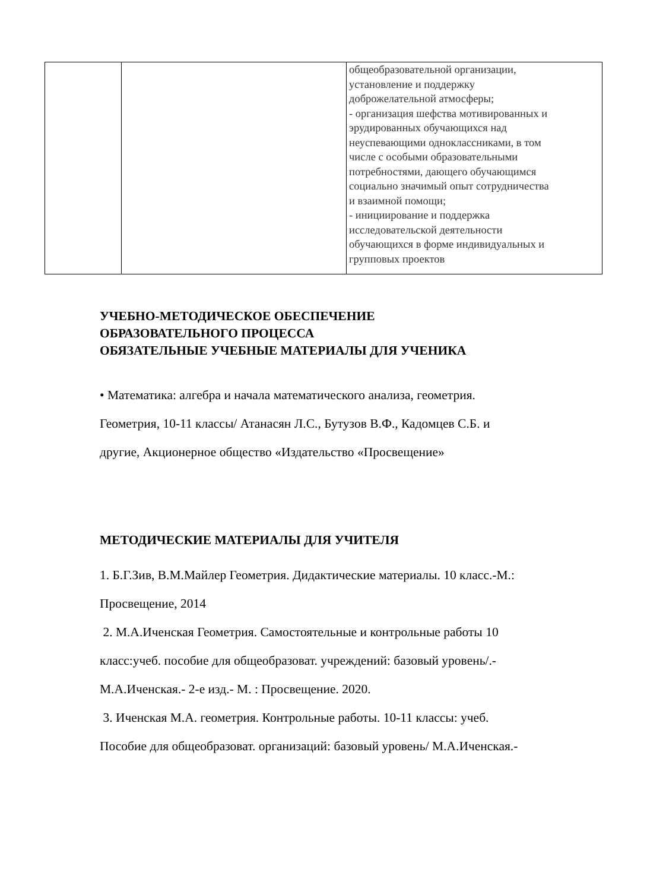| | | общеобразовательной организации, установление и поддержку доброжелательной атмосферы; - организация шефства мотивированных и эрудированных обучающихся над неуспевающими одноклассниками, в том числе с особыми образовательными потребностями, дающего обучающимся социально значимый опыт сотрудничества и взаимной помощи; - инициирование и поддержка исследовательской деятельности обучающихся в форме индивидуальных и групповых проектов |
УЧЕБНО-МЕТОДИЧЕСКОЕ ОБЕСПЕЧЕНИЕ
ОБРАЗОВАТЕЛЬНОГО ПРОЦЕССА
ОБЯЗАТЕЛЬНЫЕ УЧЕБНЫЕ МАТЕРИАЛЫ ДЛЯ УЧЕНИКА
• Математика: алгебра и начала математического анализа, геометрия.
Геометрия, 10-11 классы/ Атанасян Л.С., Бутузов В.Ф., Кадомцев С.Б. и
другие, Акционерное общество «Издательство «Просвещение»
МЕТОДИЧЕСКИЕ МАТЕРИАЛЫ ДЛЯ УЧИТЕЛЯ
1. Б.Г.Зив, В.М.Майлер Геометрия. Дидактические материалы. 10 класс.-М.:
Просвещение, 2014
2. М.А.Иченская Геометрия. Самостоятельные и контрольные работы 10
класс:учеб. пособие для общеобразоват. учреждений: базовый уровень/.-
М.А.Иченская.- 2-е изд.- М. : Просвещение. 2020.
3. Иченская М.А. геометрия. Контрольные работы. 10-11 классы: учеб.
Пособие для общеобразоват. организаций: базовый уровень/ М.А.Иченская.-